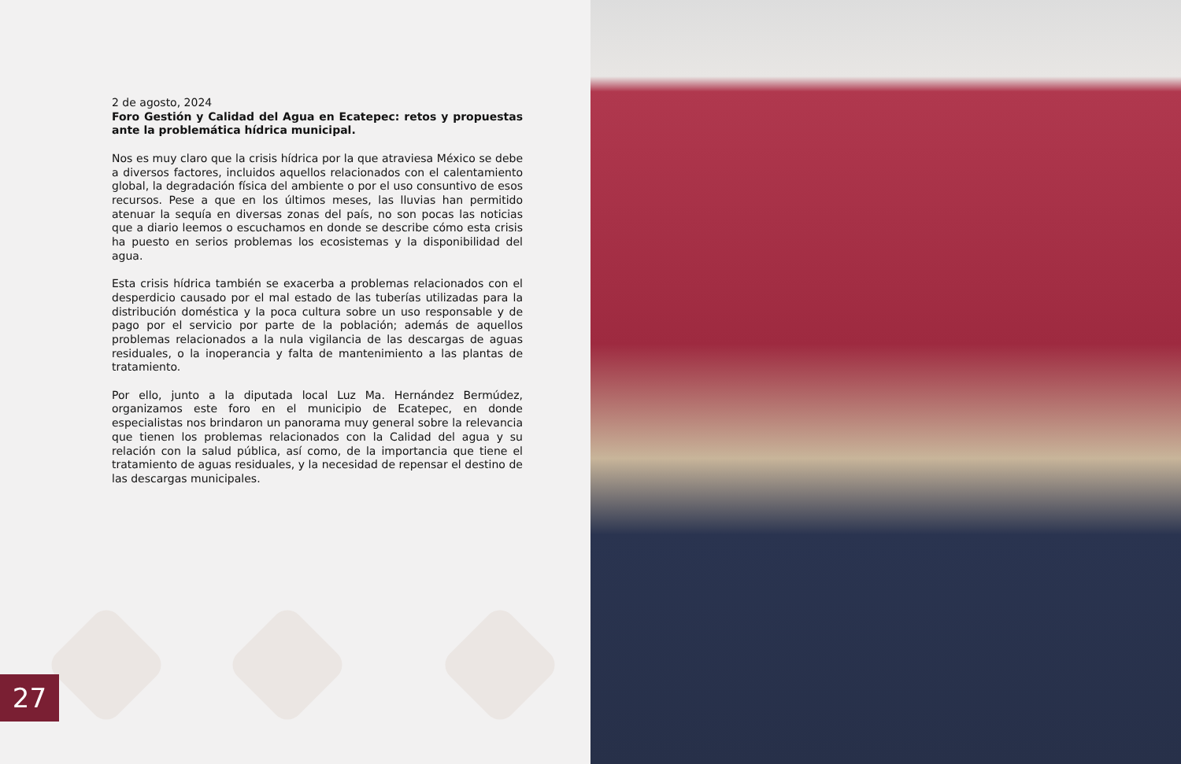2 de agosto, 2024
Foro Gestión y Calidad del Agua en Ecatepec: retos y propuestas ante la problemática hídrica municipal.
Nos es muy claro que la crisis hídrica por la que atraviesa México se debe a diversos factores, incluidos aquellos relacionados con el calentamiento global, la degradación física del ambiente o por el uso consuntivo de esos recursos. Pese a que en los últimos meses, las lluvias han permitido atenuar la sequía en diversas zonas del país, no son pocas las noticias que a diario leemos o escuchamos en donde se describe cómo esta crisis ha puesto en serios problemas los ecosistemas y la disponibilidad del agua.
Esta crisis hídrica también se exacerba a problemas relacionados con el desperdicio causado por el mal estado de las tuberías utilizadas para la distribución doméstica y la poca cultura sobre un uso responsable y de pago por el servicio por parte de la población; además de aquellos problemas relacionados a la nula vigilancia de las descargas de aguas residuales, o la inoperancia y falta de mantenimiento a las plantas de tratamiento.
Por ello, junto a la diputada local Luz Ma. Hernández Bermúdez, organizamos este foro en el municipio de Ecatepec, en donde especialistas nos brindaron un panorama muy general sobre la relevancia que tienen los problemas relacionados con la Calidad del agua y su relación con la salud pública, así como, de la importancia que tiene el tratamiento de aguas residuales, y la necesidad de repensar el destino de las descargas municipales.
27